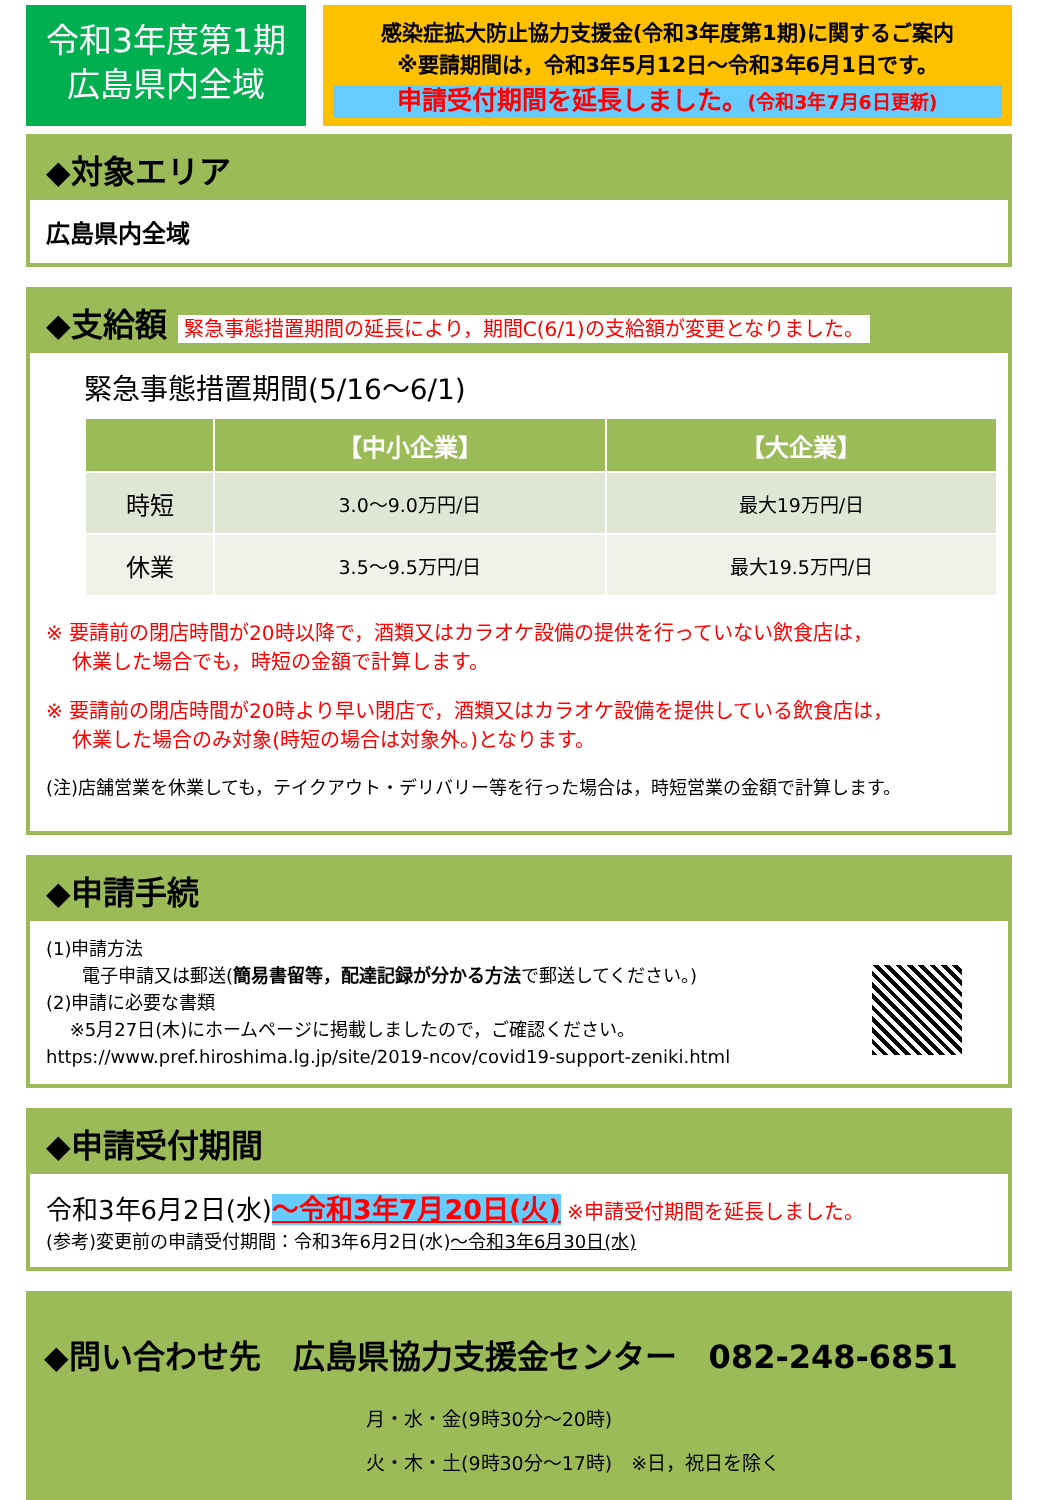令和3年度第1期
広島県内全域
感染症拡大防止協力支援金(令和3年度第1期)に関するご案内
※要請期間は，令和3年5月12日～令和3年6月1日です。
申請受付期間を延長しました。(令和3年7月6日更新)
◆対象エリア
広島県内全域
◆支給額 緊急事態措置期間の延長により，期間C(6/1)の支給額が変更となりました。
緊急事態措置期間(5/16～6/1)
| | 【中小企業】 | 【大企業】 |
| --- | --- | --- |
| 時短 | 3.0～9.0万円/日 | 最大19万円/日 |
| 休業 | 3.5～9.5万円/日 | 最大19.5万円/日 |
※ 要請前の閉店時間が20時以降で，酒類又はカラオケ設備の提供を行っていない飲食店は，
　 休業した場合でも，時短の金額で計算します。
※ 要請前の閉店時間が20時より早い閉店で，酒類又はカラオケ設備を提供している飲食店は，
　 休業した場合のみ対象(時短の場合は対象外。)となります。
(注)店舗営業を休業しても，テイクアウト・デリバリー等を行った場合は，時短営業の金額で計算します。
◆申請手続
(1)申請方法
　　電子申請又は郵送(簡易書留等，配達記録が分かる方法で郵送してください。)
(2)申請に必要な書類
　 ※5月27日(木)にホームページに掲載しましたので，ご確認ください。
https://www.pref.hiroshima.lg.jp/site/2019-ncov/covid19-support-zeniki.html
◆申請受付期間
令和3年6月2日(水)～令和3年7月20日(火) ※申請受付期間を延長しました。
(参考)変更前の申請受付期間：令和3年6月2日(水)～令和3年6月30日(水)
◆問い合わせ先　広島県協力支援金センター　082-248-6851
月・水・金(9時30分～20時)
火・木・土(9時30分～17時)　※日，祝日を除く